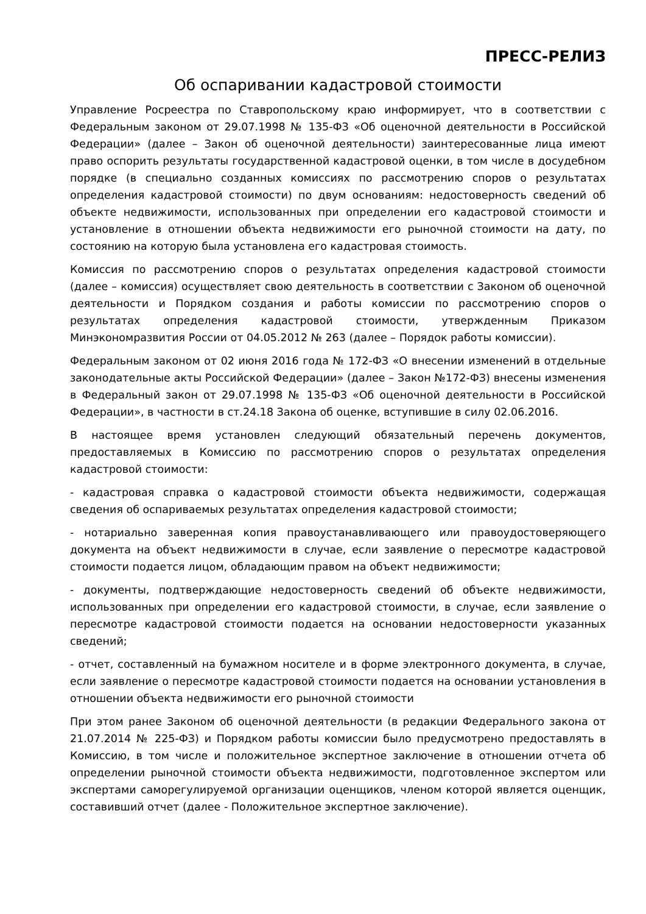ПРЕСС-РЕЛИЗ
Об оспаривании кадастровой стоимости
Управление Росреестра по Ставропольскому краю информирует, что в соответствии с Федеральным законом от 29.07.1998 № 135-ФЗ «Об оценочной деятельности в Российской Федерации» (далее – Закон об оценочной деятельности) заинтересованные лица имеют право оспорить результаты государственной кадастровой оценки, в том числе в досудебном порядке (в специально созданных комиссиях по рассмотрению споров о результатах определения кадастровой стоимости) по двум основаниям: недостоверность сведений об объекте недвижимости, использованных при определении его кадастровой стоимости и установление в отношении объекта недвижимости его рыночной стоимости на дату, по состоянию на которую была установлена его кадастровая стоимость.
Комиссия по рассмотрению споров о результатах определения кадастровой стоимости (далее – комиссия) осуществляет свою деятельность в соответствии с Законом об оценочной деятельности и Порядком создания и работы комиссии по рассмотрению споров о результатах определения кадастровой стоимости, утвержденным Приказом Минэкономразвития России от 04.05.2012 № 263 (далее – Порядок работы комиссии).
Федеральным законом от 02 июня 2016 года № 172-ФЗ «О внесении изменений в отдельные законодательные акты Российской Федерации» (далее – Закон №172-ФЗ) внесены изменения в Федеральный закон от 29.07.1998 № 135-ФЗ «Об оценочной деятельности в Российской Федерации», в частности в ст.24.18 Закона об оценке, вступившие в силу 02.06.2016.
В настоящее время установлен следующий обязательный перечень документов, предоставляемых в Комиссию по рассмотрению споров о результатах определения кадастровой стоимости:
- кадастровая справка о кадастровой стоимости объекта недвижимости, содержащая сведения об оспариваемых результатах определения кадастровой стоимости;
- нотариально заверенная копия правоустанавливающего или правоудостоверяющего документа на объект недвижимости в случае, если заявление о пересмотре кадастровой стоимости подается лицом, обладающим правом на объект недвижимости;
- документы, подтверждающие недостоверность сведений об объекте недвижимости, использованных при определении его кадастровой стоимости, в случае, если заявление о пересмотре кадастровой стоимости подается на основании недостоверности указанных сведений;
- отчет, составленный на бумажном носителе и в форме электронного документа, в случае, если заявление о пересмотре кадастровой стоимости подается на основании установления в отношении объекта недвижимости его рыночной стоимости
При этом ранее Законом об оценочной деятельности (в редакции Федерального закона от 21.07.2014 № 225-ФЗ) и Порядком работы комиссии было предусмотрено предоставлять в Комиссию, в том числе и положительное экспертное заключение в отношении отчета об определении рыночной стоимости объекта недвижимости, подготовленное экспертом или экспертами саморегулируемой организации оценщиков, членом которой является оценщик, составивший отчет (далее - Положительное экспертное заключение).